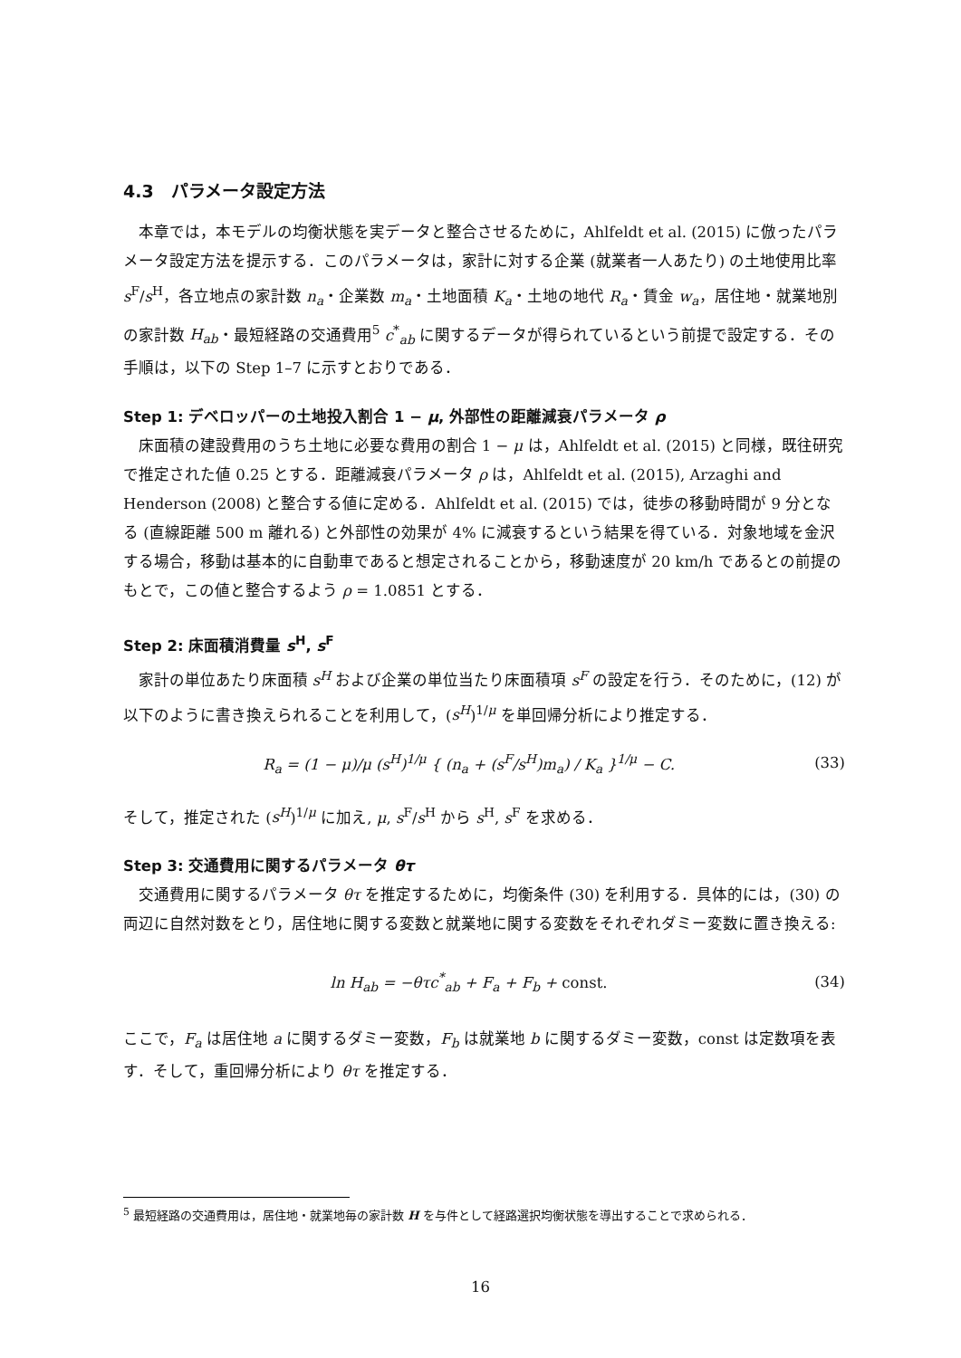4.3　パラメータ設定方法
本章では，本モデルの均衡状態を実データと整合させるために，Ahlfeldt et al. (2015) に倣ったパラメータ設定方法を提示する．このパラメータは，家計に対する企業 (就業者一人あたり) の土地使用比率 s<sup>F</sup>/s<sup>H</sup>，各立地点の家計数 n<sub>a</sub>・企業数 m<sub>a</sub>・土地面積 K<sub>a</sub>・土地の地代 R<sub>a</sub>・賃金 w<sub>a</sub>，居住地・就業地別の家計数 H<sub>ab</sub>・最短経路の交通費用<sup>5</sup> c<sup>*</sup><sub>ab</sub> に関するデータが得られているという前提で設定する．その手順は，以下の Step 1–7 に示すとおりである．
Step 1: デベロッパーの土地投入割合 1 − μ, 外部性の距離減衰パラメータ ρ
床面積の建設費用のうち土地に必要な費用の割合 1 − μ は，Ahlfeldt et al. (2015) と同様，既往研究で推定された値 0.25 とする．距離減衰パラメータ ρ は，Ahlfeldt et al. (2015), Arzaghi and Henderson (2008) と整合する値に定める．Ahlfeldt et al. (2015) では，徒歩の移動時間が 9 分となる (直線距離 500 m 離れる) と外部性の効果が 4% に減衰するという結果を得ている．対象地域を金沢する場合，移動は基本的に自動車であると想定されることから，移動速度が 20 km/h であるとの前提のもとで，この値と整合するよう ρ = 1.0851 とする．
Step 2: 床面積消費量 s<sup>H</sup>, s<sup>F</sup>
家計の単位あたり床面積 s<sup>H</sup> および企業の単位当たり床面積項 s<sup>F</sup> の設定を行う．そのために，(12) が以下のように書き換えられることを利用して，(s<sup>H</sup>)<sup>1/μ</sup> を単回帰分析により推定する．
R<sub>a</sub> = (1 − μ)/μ (s<sup>H</sup>)<sup>1/μ</sup> { (n<sub>a</sub> + (s<sup>F</sup>/s<sup>H</sup>)m<sub>a</sub>) / K<sub>a</sub> }<sup>1/μ</sup> − C. (33)
そして，推定された (s<sup>H</sup>)<sup>1/μ</sup> に加え, μ, s<sup>F</sup>/s<sup>H</sup> から s<sup>H</sup>, s<sup>F</sup> を求める．
Step 3: 交通費用に関するパラメータ θτ
交通費用に関するパラメータ θτ を推定するために，均衡条件 (30) を利用する．具体的には，(30) の両辺に自然対数をとり，居住地に関する変数と就業地に関する変数をそれぞれダミー変数に置き換える:
ln H<sub>ab</sub> = −θτc<sup>*</sup><sub>ab</sub> + F<sub>a</sub> + F<sub>b</sub> + const. (34)
ここで，F<sub>a</sub> は居住地 a に関するダミー変数，F<sub>b</sub> は就業地 b に関するダミー変数，const は定数項を表す．そして，重回帰分析により θτ を推定する．
<sup>5</sup> 最短経路の交通費用は，居住地・就業地毎の家計数 H を与件として経路選択均衡状態を導出することで求められる．
16